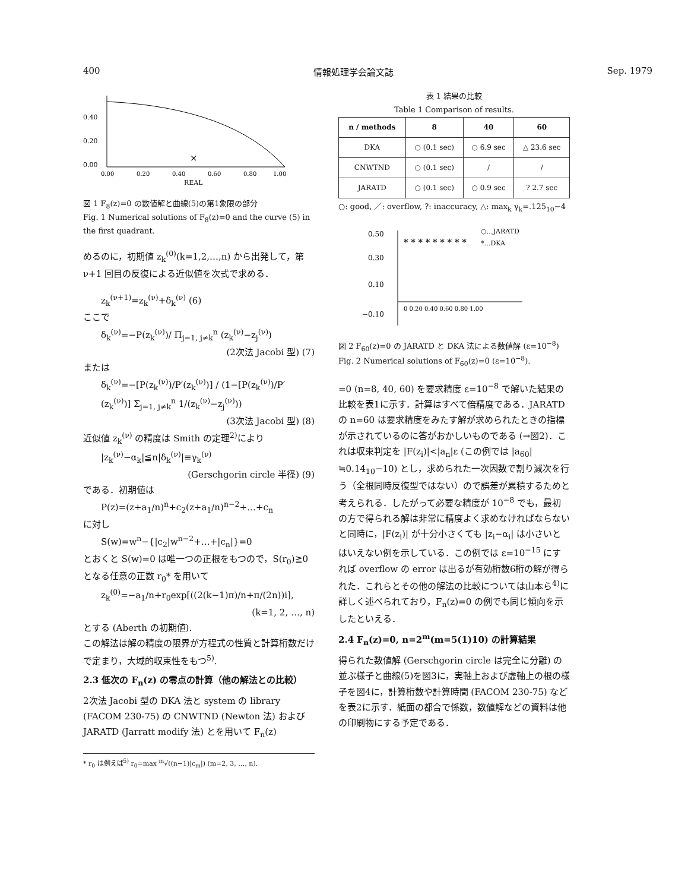400 情報処理学会論文誌 Sep. 1979
0.40
0.20
0.00
0.00
0.20
0.40
0.60
0.80
1.00
REAL
×
図 1 F<sub>8</sub>(z)=0 の数値解と曲線(5)の第1象限の部分
Fig. 1 Numerical solutions of F<sub>8</sub>(z)=0 and the curve (5) in the first quadrant.
めるのに，初期値 z<sub>k</sub><sup>(0)</sup>(k=1,2,…,n) から出発して，第 ν+1 回目の反復による近似値を次式で求める．
z<sub>k</sub><sup>(ν+1)</sup>=z<sub>k</sub><sup>(ν)</sup>+δ<sub>k</sub><sup>(ν)</sup> (6)
ここで
δ<sub>k</sub><sup>(ν)</sup>=−P(z<sub>k</sub><sup>(ν)</sup>)/ Π<sub>j=1, j≠k</sub><sup>n</sup> (z<sub>k</sub><sup>(ν)</sup>−z<sub>j</sub><sup>(ν)</sup>)
(2次法 Jacobi 型) (7)
または
δ<sub>k</sub><sup>(ν)</sup>=−[P(z<sub>k</sub><sup>(ν)</sup>)/P′(z<sub>k</sub><sup>(ν)</sup>)] / (1−[P(z<sub>k</sub><sup>(ν)</sup>)/P′(z<sub>k</sub><sup>(ν)</sup>)] Σ<sub>j=1, j≠k</sub><sup>n</sup> 1/(z<sub>k</sub><sup>(ν)</sup>−z<sub>j</sub><sup>(ν)</sup>))
(3次法 Jacobi 型) (8)
近似値 z<sub>k</sub><sup>(ν)</sup> の精度は Smith の定理<sup>2)</sup>により
|z<sub>k</sub><sup>(ν)</sup>−α<sub>k</sub>|≦n|δ<sub>k</sub><sup>(ν)</sup>|≡γ<sub>k</sub><sup>(ν)</sup>
(Gerschgorin circle 半径) (9)
である．初期値は
P(z)=(z+a<sub>1</sub>/n)<sup>n</sup>+c<sub>2</sub>(z+a<sub>1</sub>/n)<sup>n−2</sup>+…+c<sub>n</sub>
に対し
S(w)=w<sup>n</sup>−{|c<sub>2</sub>|w<sup>n−2</sup>+…+|c<sub>n</sub>|}=0
とおくと S(w)=0 は唯一つの正根をもつので，S(r<sub>0</sub>)≧0 となる任意の正数 r<sub>0</sub>* を用いて
z<sub>k</sub><sup>(0)</sup>=−a<sub>1</sub>/n+r<sub>0</sub>exp[((2(k−1)π)/n+π/(2n))i],
(k=1, 2, …, n)
とする (Aberth の初期値).
この解法は解の精度の限界が方程式の性質と計算桁数だけで定まり，大域的収束性をもつ<sup>5)</sup>.
2.3 低次の F<sub>n</sub>(z) の零点の計算（他の解法との比較）
2次法 Jacobi 型の DKA 法と system の library (FACOM 230-75) の CNWTND (Newton 法) および JARATD (Jarratt modify 法) とを用いて F<sub>n</sub>(z)
* r<sub>0</sub> は例えば<sup>5)</sup> r<sub>0</sub>=max <sup>m</sup>√((n−1)|c<sub>m</sub>|) (m=2, 3, …, n).
表 1 結果の比較
Table 1 Comparison of results.
| n / methods | 8 | 40 | 60 |
| --- | --- | --- | --- |
| DKA | ○ (0.1 sec) | ○ 6.9 sec | △ 23.6 sec |
| CNWTND | ○ (0.1 sec) | / | / |
| JARATD | ○ (0.1 sec) | ○ 0.9 sec | ? 2.7 sec |
○: good, ／: overflow, ?: inaccuracy, △: max<sub>k</sub> γ<sub>k</sub>=.125<sub>10</sub>−4
0.50
0.30
0.10
−0.10
0 0.20 0.40 0.60 0.80 1.00
○…JARATD
*…DKA
* * * * * * * * *
図 2 F<sub>60</sub>(z)=0 の JARATD と DKA 法による数値解 (ε=10<sup>−8</sup>)
Fig. 2 Numerical solutions of F<sub>60</sub>(z)=0 (ε=10<sup>−8</sup>).
=0 (n=8, 40, 60) を要求精度 ε=10<sup>−8</sup> で解いた結果の比較を表1に示す．計算はすべて倍精度である．JARATD の n=60 は要求精度をみたす解が求められたときの指標が示されているのに答がおかしいものである (→図2)．これは収束判定を |F(z<sub>i</sub>)|<|a<sub>n</sub>|ε (この例では |a<sub>60</sub>|≒0.14<sub>10</sub>−10) とし，求められた一次因数で割り減次を行う（全根同時反復型ではない）ので誤差が累積するためと考えられる．したがって必要な精度が 10<sup>−8</sup> でも，最初の方で得られる解は非常に精度よく求めなければならないと同時に，|F(z<sub>i</sub>)| が十分小さくても |z<sub>i</sub>−α<sub>i</sub>| は小さいとはいえない例を示している．この例では ε=10<sup>−15</sup> にすれば overflow の error は出るが有効桁数6桁の解が得られた．これらとその他の解法の比較については山本ら<sup>4)</sup>に詳しく述べられており，F<sub>n</sub>(z)=0 の例でも同じ傾向を示したといえる．
2.4 F<sub>n</sub>(z)=0, n=2<sup>m</sup>(m=5(1)10) の計算結果
得られた数値解 (Gerschgorin circle は完全に分離) の並ぶ様子と曲線(5)を図3に，実軸上および虚軸上の根の様子を図4に，計算桁数や計算時間 (FACOM 230-75) などを表2に示す．紙面の都合で係数，数値解などの資料は他の印刷物にする予定である．